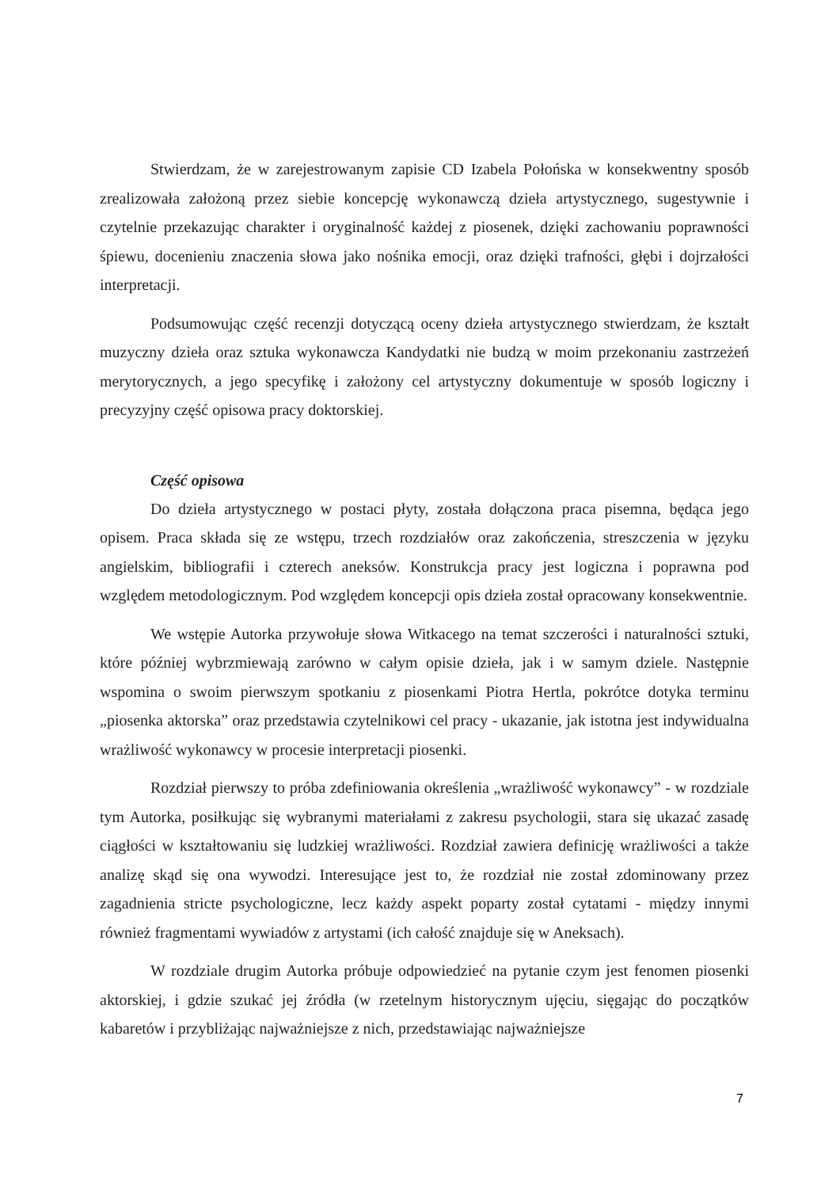Stwierdzam, że w zarejestrowanym zapisie CD Izabela Połońska w konsekwentny sposób zrealizowała założoną przez siebie koncepcję wykonawczą dzieła artystycznego, sugestywnie i czytelnie przekazując charakter i oryginalność każdej z piosenek, dzięki zachowaniu poprawności śpiewu, docenieniu znaczenia słowa jako nośnika emocji, oraz dzięki trafności, głębi i dojrzałości interpretacji.
Podsumowując część recenzji dotyczącą oceny dzieła artystycznego stwierdzam, że kształt muzyczny dzieła oraz sztuka wykonawcza Kandydatki nie budzą w moim przekonaniu zastrzeżeń merytorycznych, a jego specyfikę i założony cel artystyczny dokumentuje w sposób logiczny i precyzyjny część opisowa pracy doktorskiej.
Część opisowa
Do dzieła artystycznego w postaci płyty, została dołączona praca pisemna, będąca jego opisem. Praca składa się ze wstępu, trzech rozdziałów oraz zakończenia, streszczenia w języku angielskim, bibliografii i czterech aneksów. Konstrukcja pracy jest logiczna i poprawna pod względem metodologicznym. Pod względem koncepcji opis dzieła został opracowany konsekwentnie.
We wstępie Autorka przywołuje słowa Witkacego na temat szczerości i naturalności sztuki, które później wybrzmiewają zarówno w całym opisie dzieła, jak i w samym dziele. Następnie wspomina o swoim pierwszym spotkaniu z piosenkami Piotra Hertla, pokrótce dotyka terminu „piosenka aktorska” oraz przedstawia czytelnikowi cel pracy - ukazanie, jak istotna jest indywidualna wrażliwość wykonawcy w procesie interpretacji piosenki.
Rozdział pierwszy to próba zdefiniowania określenia „wrażliwość wykonawcy” - w rozdziale tym Autorka, posiłkując się wybranymi materiałami z zakresu psychologii, stara się ukazać zasadę ciągłości w kształtowaniu się ludzkiej wrażliwości. Rozdział zawiera definicję wrażliwości a także analizę skąd się ona wywodzi. Interesujące jest to, że rozdział nie został zdominowany przez zagadnienia stricte psychologiczne, lecz każdy aspekt poparty został cytatami - między innymi również fragmentami wywiadów z artystami (ich całość znajduje się w Aneksach).
W rozdziale drugim Autorka próbuje odpowiedzieć na pytanie czym jest fenomen piosenki aktorskiej, i gdzie szukać jej źródła (w rzetelnym historycznym ujęciu, sięgając do początków kabaretów i przybliżając najważniejsze z nich, przedstawiając najważniejsze
7